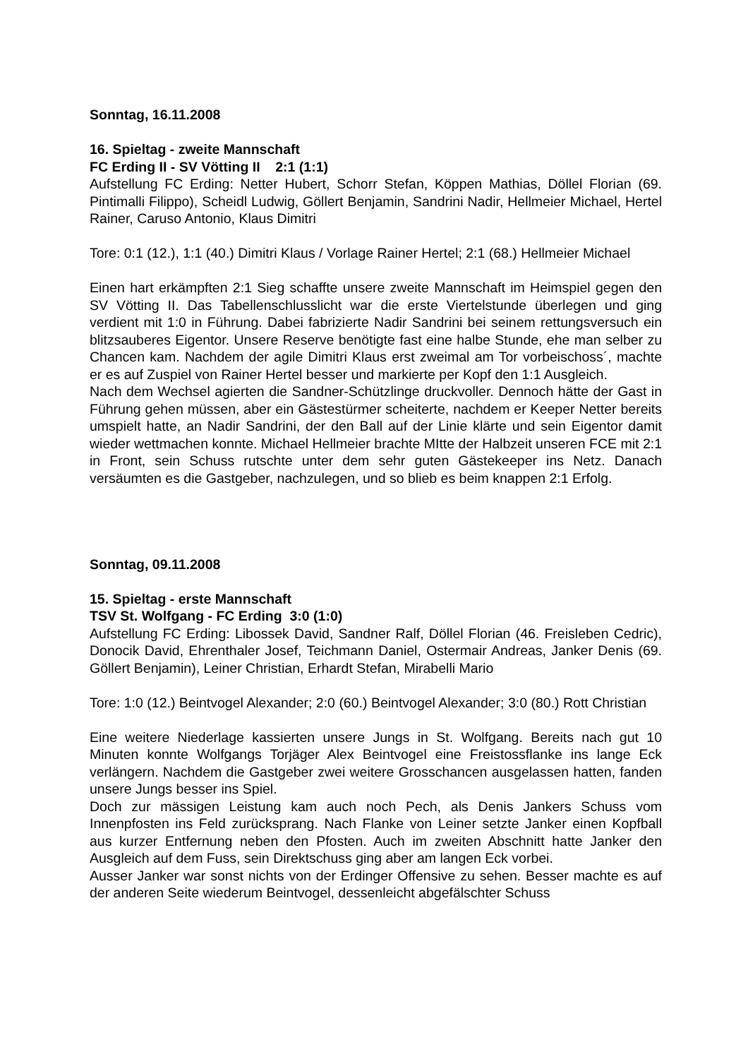Sonntag, 16.11.2008
16. Spieltag - zweite Mannschaft
FC Erding II - SV Vötting II 2:1 (1:1)
Aufstellung FC Erding: Netter Hubert, Schorr Stefan, Köppen Mathias, Döllel Florian (69. Pintimalli Filippo), Scheidl Ludwig, Göllert Benjamin, Sandrini Nadir, Hellmeier Michael, Hertel Rainer, Caruso Antonio, Klaus Dimitri
Tore: 0:1 (12.), 1:1 (40.) Dimitri Klaus / Vorlage Rainer Hertel; 2:1 (68.) Hellmeier Michael
Einen hart erkämpften 2:1 Sieg schaffte unsere zweite Mannschaft im Heimspiel gegen den SV Vötting II. Das Tabellenschlusslicht war die erste Viertelstunde überlegen und ging verdient mit 1:0 in Führung. Dabei fabrizierte Nadir Sandrini bei seinem rettungsversuch ein blitzsauberes Eigentor. Unsere Reserve benötigte fast eine halbe Stunde, ehe man selber zu Chancen kam. Nachdem der agile Dimitri Klaus erst zweimal am Tor vorbeischoss´, machte er es auf Zuspiel von Rainer Hertel besser und markierte per Kopf den 1:1 Ausgleich.
Nach dem Wechsel agierten die Sandner-Schützlinge druckvoller. Dennoch hätte der Gast in Führung gehen müssen, aber ein Gästestürmer scheiterte, nachdem er Keeper Netter bereits umspielt hatte, an Nadir Sandrini, der den Ball auf der Linie klärte und sein Eigentor damit wieder wettmachen konnte. Michael Hellmeier brachte MItte der Halbzeit unseren FCE mit 2:1 in Front, sein Schuss rutschte unter dem sehr guten Gästekeeper ins Netz. Danach versäumten es die Gastgeber, nachzulegen, und so blieb es beim knappen 2:1 Erfolg.
Sonntag, 09.11.2008
15. Spieltag - erste Mannschaft
TSV St. Wolfgang - FC Erding 3:0 (1:0)
Aufstellung FC Erding: Libossek David, Sandner Ralf, Döllel Florian (46. Freisleben Cedric), Donocik David, Ehrenthaler Josef, Teichmann Daniel, Ostermair Andreas, Janker Denis (69. Göllert Benjamin), Leiner Christian, Erhardt Stefan, Mirabelli Mario
Tore: 1:0 (12.) Beintvogel Alexander; 2:0 (60.) Beintvogel Alexander; 3:0 (80.) Rott Christian
Eine weitere Niederlage kassierten unsere Jungs in St. Wolfgang. Bereits nach gut 10 Minuten konnte Wolfgangs Torjäger Alex Beintvogel eine Freistossflanke ins lange Eck verlängern. Nachdem die Gastgeber zwei weitere Grosschancen ausgelassen hatten, fanden unsere Jungs besser ins Spiel.
Doch zur mässigen Leistung kam auch noch Pech, als Denis Jankers Schuss vom Innenpfosten ins Feld zurücksprang. Nach Flanke von Leiner setzte Janker einen Kopfball aus kurzer Entfernung neben den Pfosten. Auch im zweiten Abschnitt hatte Janker den Ausgleich auf dem Fuss, sein Direktschuss ging aber am langen Eck vorbei.
Ausser Janker war sonst nichts von der Erdinger Offensive zu sehen. Besser machte es auf der anderen Seite wiederum Beintvogel, dessenleicht abgefälschter Schuss